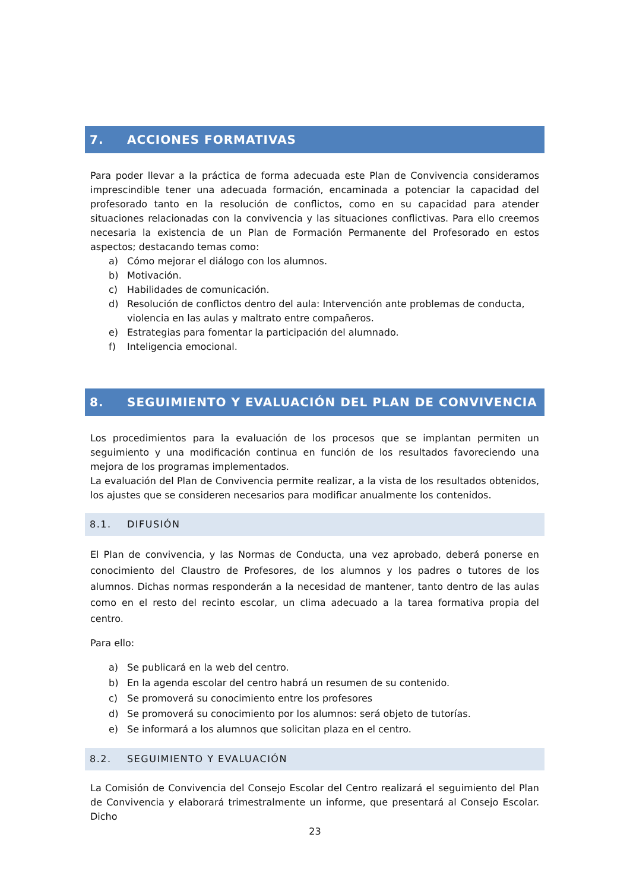7. ACCIONES FORMATIVAS
Para poder llevar a la práctica de forma adecuada este Plan de Convivencia consideramos imprescindible tener una adecuada formación, encaminada a potenciar la capacidad del profesorado tanto en la resolución de conflictos, como en su capacidad para atender situaciones relacionadas con la convivencia y las situaciones conflictivas. Para ello creemos necesaria la existencia de un Plan de Formación Permanente del Profesorado en estos aspectos; destacando temas como:
a) Cómo mejorar el diálogo con los alumnos.
b) Motivación.
c) Habilidades de comunicación.
d) Resolución de conflictos dentro del aula: Intervención ante problemas de conducta, violencia en las aulas y maltrato entre compañeros.
e) Estrategias para fomentar la participación del alumnado.
f) Inteligencia emocional.
8. SEGUIMIENTO Y EVALUACIÓN DEL PLAN DE CONVIVENCIA
Los procedimientos para la evaluación de los procesos que se implantan permiten un seguimiento y una modificación continua en función de los resultados favoreciendo una mejora de los programas implementados.
La evaluación del Plan de Convivencia permite realizar, a la vista de los resultados obtenidos, los ajustes que se consideren necesarios para modificar anualmente los contenidos.
8.1. DIFUSIÓN
El Plan de convivencia, y las Normas de Conducta, una vez aprobado, deberá ponerse en conocimiento del Claustro de Profesores, de los alumnos y los padres o tutores de los alumnos. Dichas normas responderán a la necesidad de mantener, tanto dentro de las aulas como en el resto del recinto escolar, un clima adecuado a la tarea formativa propia del centro.
Para ello:
a) Se publicará en la web del centro.
b) En la agenda escolar del centro habrá un resumen de su contenido.
c) Se promoverá su conocimiento entre los profesores
d) Se promoverá su conocimiento por los alumnos: será objeto de tutorías.
e) Se informará a los alumnos que solicitan plaza en el centro.
8.2. SEGUIMIENTO Y EVALUACIÓN
La Comisión de Convivencia del Consejo Escolar del Centro realizará el seguimiento del Plan de Convivencia y elaborará trimestralmente un informe, que presentará al Consejo Escolar. Dicho
23